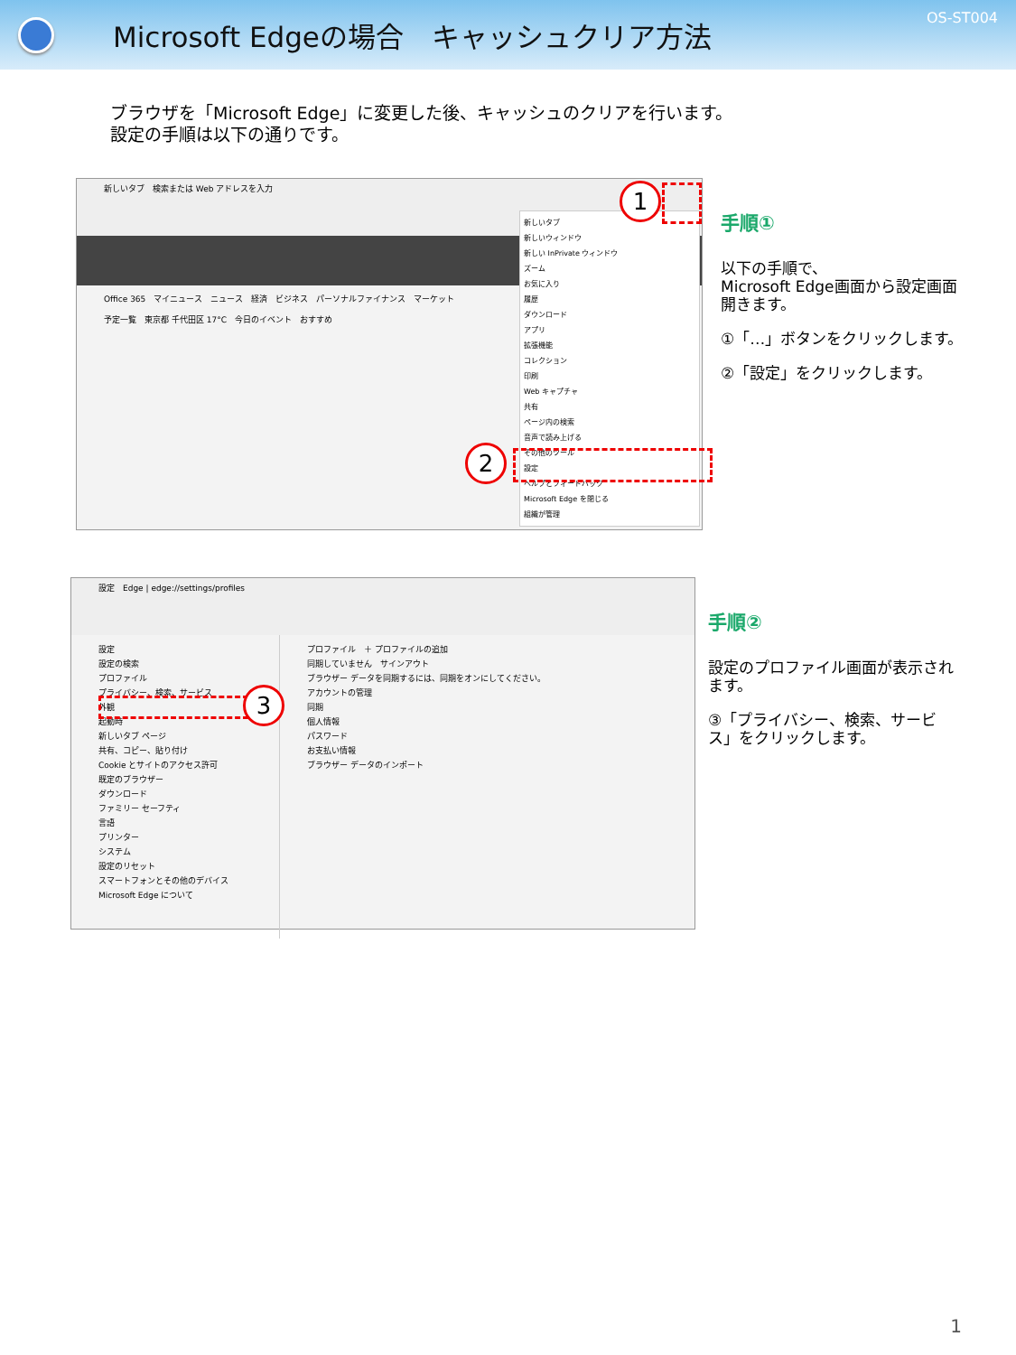Microsoft Edgeの場合　キャッシュクリア方法
OS-ST004
ブラウザを「Microsoft Edge」に変更した後、キャッシュのクリアを行います。
設定の手順は以下の通りです。
新しいタブ　検索または Web アドレスを入力
Office 365　マイニュース　ニュース　経済　ビジネス　パーソナルファイナンス　マーケット
予定一覧　東京都 千代田区 17°C　今日のイベント　おすすめ
新しいタブ
新しいウィンドウ
新しい InPrivate ウィンドウ
ズーム
お気に入り
履歴
ダウンロード
アプリ
拡張機能
コレクション
印刷
Web キャプチャ
共有
ページ内の検索
音声で読み上げる
その他のツール
設定
ヘルプとフィードバック
Microsoft Edge を閉じる
組織が管理
1
2
手順①
以下の手順で、
Microsoft Edge画面から設定画面開きます。
①「…」ボタンをクリックします。
②「設定」をクリックします。
設定　Edge | edge://settings/profiles
設定
設定の検索
プロファイル
プライバシー、検索、サービス
外観
起動時
新しいタブ ページ
共有、コピー、貼り付け
Cookie とサイトのアクセス許可
既定のブラウザー
ダウンロード
ファミリー セーフティ
言語
プリンター
システム
設定のリセット
スマートフォンとその他のデバイス
Microsoft Edge について
プロファイル　＋ プロファイルの追加
同期していません　サインアウト
ブラウザー データを同期するには、同期をオンにしてください。
アカウントの管理
同期
個人情報
パスワード
お支払い情報
ブラウザー データのインポート
3
手順②
設定のプロファイル画面が表示されます。
③「プライバシー、検索、サービス」をクリックします。
1